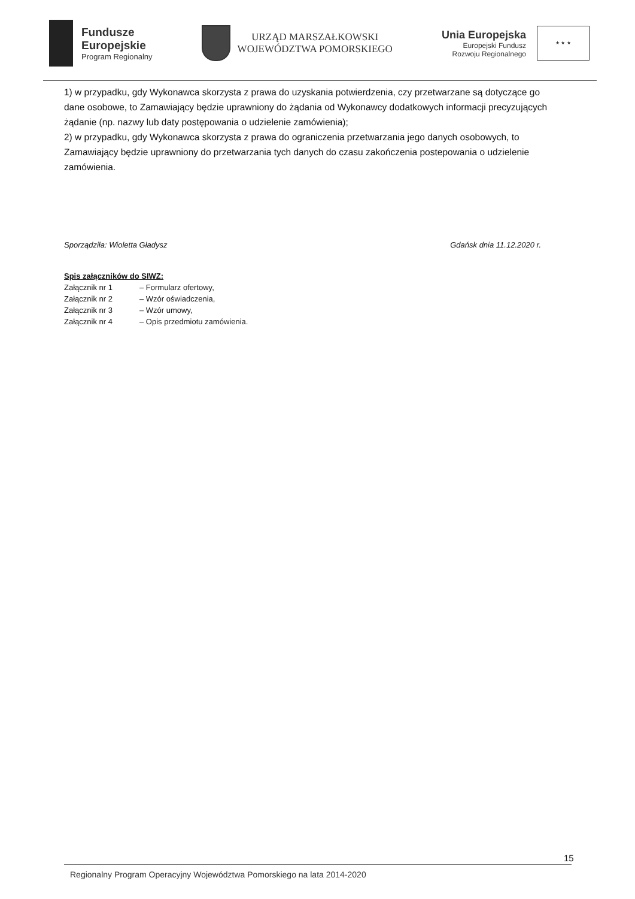Fundusze
Europejskie
Program Regionalny
URZĄD MARSZAŁKOWSKI
WOJEWÓDZTWA POMORSKIEGO
Unia Europejska
Europejski Fundusz
Rozwoju Regionalnego
★ ★ ★
1) w przypadku, gdy Wykonawca skorzysta z prawa do uzyskania potwierdzenia, czy przetwarzane są dotyczące go dane osobowe, to Zamawiający będzie uprawniony do żądania od Wykonawcy dodatkowych informacji precyzujących żądanie (np. nazwy lub daty postępowania o udzielenie zamówienia);
2) w przypadku, gdy Wykonawca skorzysta z prawa do ograniczenia przetwarzania jego danych osobowych, to Zamawiający będzie uprawniony do przetwarzania tych danych do czasu zakończenia postepowania o udzielenie zamówienia.
Sporządziła: Wioletta Gładysz Gdańsk dnia 11.12.2020 r.
Spis załączników do SIWZ:
| Załącznik nr 1 | – Formularz ofertowy, |
| Załącznik nr 2 | – Wzór oświadczenia, |
| Załącznik nr 3 | – Wzór umowy, |
| Załącznik nr 4 | – Opis przedmiotu zamówienia. |
15
Regionalny Program Operacyjny Województwa Pomorskiego na lata 2014-2020